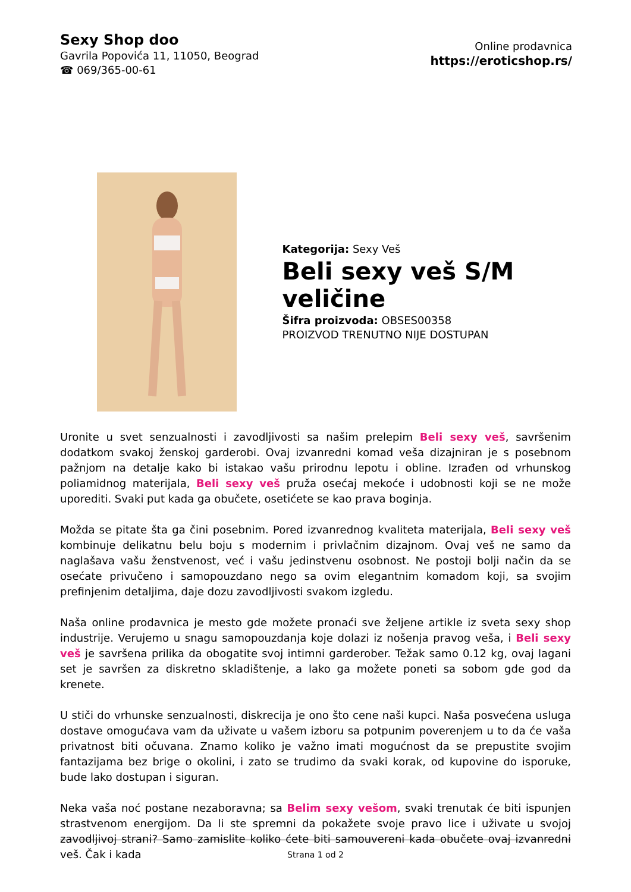Sexy Shop doo
Gavrila Popovića 11, 11050, Beograd
☎ 069/365-00-61
Online prodavnica
https://eroticshop.rs/
Kategorija: Sexy Veš
Beli sexy veš S/M veličine
Šifra proizvoda: OBSES00358
PROIZVOD TRENUTNO NIJE DOSTUPAN
Uronite u svet senzualnosti i zavodljivosti sa našim prelepim Beli sexy veš, savršenim dodatkom svakoj ženskoj garderobi. Ovaj izvanredni komad veša dizajniran je s posebnom pažnjom na detalje kako bi istakao vašu prirodnu lepotu i obline. Izrađen od vrhunskog poliamidnog materijala, Beli sexy veš pruža osećaj mekoće i udobnosti koji se ne može uporediti. Svaki put kada ga obučete, osetićete se kao prava boginja.
Možda se pitate šta ga čini posebnim. Pored izvanrednog kvaliteta materijala, Beli sexy veš kombinuje delikatnu belu boju s modernim i privlačnim dizajnom. Ovaj veš ne samo da naglašava vašu ženstvenost, već i vašu jedinstvenu osobnost. Ne postoji bolji način da se osećate privučeno i samopouzdano nego sa ovim elegantnim komadom koji, sa svojim prefinjenim detaljima, daje dozu zavodljivosti svakom izgledu.
Naša online prodavnica je mesto gde možete pronaći sve željene artikle iz sveta sexy shop industrije. Verujemo u snagu samopouzdanja koje dolazi iz nošenja pravog veša, i Beli sexy veš je savršena prilika da obogatite svoj intimni garderober. Težak samo 0.12 kg, ovaj lagani set je savršen za diskretno skladištenje, a lako ga možete poneti sa sobom gde god da krenete.
U stiči do vrhunske senzualnosti, diskrecija je ono što cene naši kupci. Naša posvećena usluga dostave omogućava vam da uživate u vašem izboru sa potpunim poverenjem u to da će vaša privatnost biti očuvana. Znamo koliko je važno imati mogućnost da se prepustite svojim fantazijama bez brige o okolini, i zato se trudimo da svaki korak, od kupovine do isporuke, bude lako dostupan i siguran.
Neka vaša noć postane nezaboravna; sa Belim sexy vešom, svaki trenutak će biti ispunjen strastvenom energijom. Da li ste spremni da pokažete svoje pravo lice i uživate u svojoj zavodljivoj strani? Samo zamislite koliko ćete biti samouvereni kada obučete ovaj izvanredni veš. Čak i kada
Strana 1 od 2